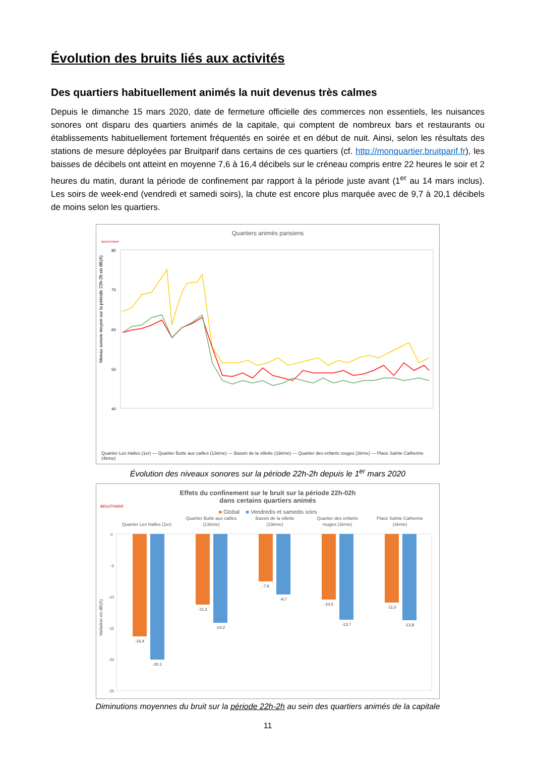Évolution des bruits liés aux activités
Des quartiers habituellement animés la nuit devenus très calmes
Depuis le dimanche 15 mars 2020, date de fermeture officielle des commerces non essentiels, les nuisances sonores ont disparu des quartiers animés de la capitale, qui comptent de nombreux bars et restaurants ou établissements habituellement fortement fréquentés en soirée et en début de nuit. Ainsi, selon les résultats des stations de mesure déployées par Bruitparif dans certains de ces quartiers (cf. http://monquartier.bruitparif.fr), les baisses de décibels ont atteint en moyenne 7,6 à 16,4 décibels sur le créneau compris entre 22 heures le soir et 2 heures du matin, durant la période de confinement par rapport à la période juste avant (1<sup>er</sup> au 14 mars inclus). Les soirs de week-end (vendredi et samedi soirs), la chute est encore plus marquée avec de 9,7 à 20,1 décibels de moins selon les quartiers.
Quartiers animés parisiens
BRUITPARIF
Niveau sonore moyen sur la période 22h-2h en dB(A)
80
70
60
50
40
Quartier Les Halles (1er) — Quartier Butte aux cailles (13ème) — Bassin de la villette (19ème) — Quartier des enfants rouges (3ème) — Place Sainte Catherine (4ème)
Évolution des niveaux sonores sur la période 22h-2h depuis le 1<sup>er</sup> mars 2020
Effets du confinement sur le bruit sur la période 22h-02h
dans certains quartiers animés
BRUITPARIF
■ Global ■ Vendredis et samedis soirs
Quartier Les Halles (1er)
Quartier Butte aux cailles
(13ème)
Bassin de la villette
(19ème)
Quartier des enfants
rouges (3ème)
Place Sainte Catherine
(4ème)
Variation en dB(A)
0
-5
-10
-15
-20
-25
-16,4
-20,1
-11,3
-14,2
-7,6
-9,7
-10,5
-13,7
-11,0
-13,8
Diminutions moyennes du bruit sur la période 22h-2h au sein des quartiers animés de la capitale
11